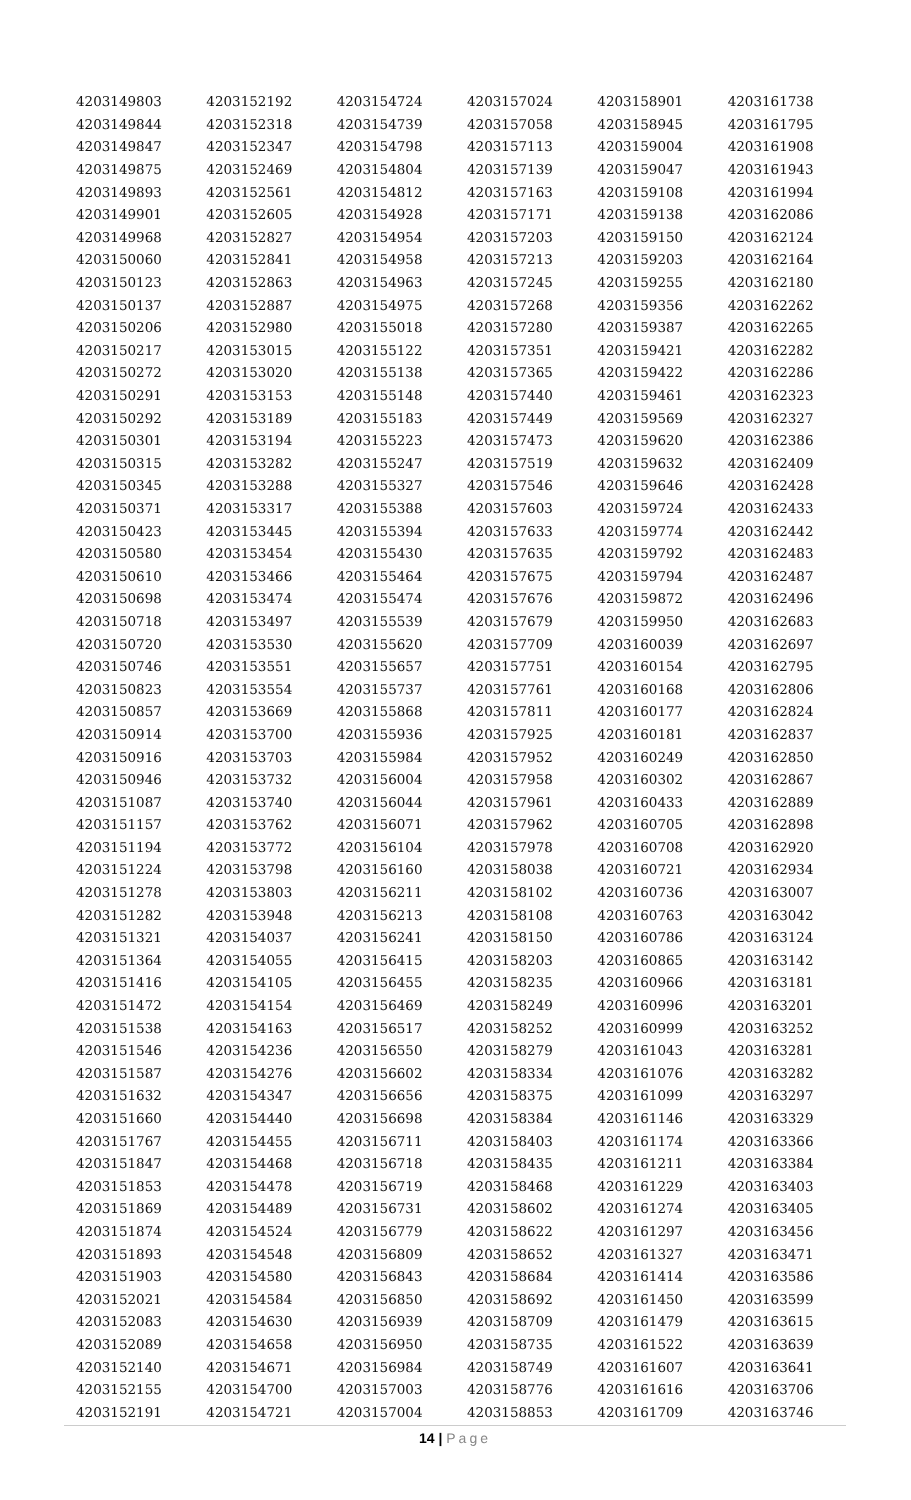| 4203149803 | 4203152192 | 4203154724 | 4203157024 | 4203158901 | 4203161738 |
| 4203149844 | 4203152318 | 4203154739 | 4203157058 | 4203158945 | 4203161795 |
| 4203149847 | 4203152347 | 4203154798 | 4203157113 | 4203159004 | 4203161908 |
| 4203149875 | 4203152469 | 4203154804 | 4203157139 | 4203159047 | 4203161943 |
| 4203149893 | 4203152561 | 4203154812 | 4203157163 | 4203159108 | 4203161994 |
| 4203149901 | 4203152605 | 4203154928 | 4203157171 | 4203159138 | 4203162086 |
| 4203149968 | 4203152827 | 4203154954 | 4203157203 | 4203159150 | 4203162124 |
| 4203150060 | 4203152841 | 4203154958 | 4203157213 | 4203159203 | 4203162164 |
| 4203150123 | 4203152863 | 4203154963 | 4203157245 | 4203159255 | 4203162180 |
| 4203150137 | 4203152887 | 4203154975 | 4203157268 | 4203159356 | 4203162262 |
| 4203150206 | 4203152980 | 4203155018 | 4203157280 | 4203159387 | 4203162265 |
| 4203150217 | 4203153015 | 4203155122 | 4203157351 | 4203159421 | 4203162282 |
| 4203150272 | 4203153020 | 4203155138 | 4203157365 | 4203159422 | 4203162286 |
| 4203150291 | 4203153153 | 4203155148 | 4203157440 | 4203159461 | 4203162323 |
| 4203150292 | 4203153189 | 4203155183 | 4203157449 | 4203159569 | 4203162327 |
| 4203150301 | 4203153194 | 4203155223 | 4203157473 | 4203159620 | 4203162386 |
| 4203150315 | 4203153282 | 4203155247 | 4203157519 | 4203159632 | 4203162409 |
| 4203150345 | 4203153288 | 4203155327 | 4203157546 | 4203159646 | 4203162428 |
| 4203150371 | 4203153317 | 4203155388 | 4203157603 | 4203159724 | 4203162433 |
| 4203150423 | 4203153445 | 4203155394 | 4203157633 | 4203159774 | 4203162442 |
| 4203150580 | 4203153454 | 4203155430 | 4203157635 | 4203159792 | 4203162483 |
| 4203150610 | 4203153466 | 4203155464 | 4203157675 | 4203159794 | 4203162487 |
| 4203150698 | 4203153474 | 4203155474 | 4203157676 | 4203159872 | 4203162496 |
| 4203150718 | 4203153497 | 4203155539 | 4203157679 | 4203159950 | 4203162683 |
| 4203150720 | 4203153530 | 4203155620 | 4203157709 | 4203160039 | 4203162697 |
| 4203150746 | 4203153551 | 4203155657 | 4203157751 | 4203160154 | 4203162795 |
| 4203150823 | 4203153554 | 4203155737 | 4203157761 | 4203160168 | 4203162806 |
| 4203150857 | 4203153669 | 4203155868 | 4203157811 | 4203160177 | 4203162824 |
| 4203150914 | 4203153700 | 4203155936 | 4203157925 | 4203160181 | 4203162837 |
| 4203150916 | 4203153703 | 4203155984 | 4203157952 | 4203160249 | 4203162850 |
| 4203150946 | 4203153732 | 4203156004 | 4203157958 | 4203160302 | 4203162867 |
| 4203151087 | 4203153740 | 4203156044 | 4203157961 | 4203160433 | 4203162889 |
| 4203151157 | 4203153762 | 4203156071 | 4203157962 | 4203160705 | 4203162898 |
| 4203151194 | 4203153772 | 4203156104 | 4203157978 | 4203160708 | 4203162920 |
| 4203151224 | 4203153798 | 4203156160 | 4203158038 | 4203160721 | 4203162934 |
| 4203151278 | 4203153803 | 4203156211 | 4203158102 | 4203160736 | 4203163007 |
| 4203151282 | 4203153948 | 4203156213 | 4203158108 | 4203160763 | 4203163042 |
| 4203151321 | 4203154037 | 4203156241 | 4203158150 | 4203160786 | 4203163124 |
| 4203151364 | 4203154055 | 4203156415 | 4203158203 | 4203160865 | 4203163142 |
| 4203151416 | 4203154105 | 4203156455 | 4203158235 | 4203160966 | 4203163181 |
| 4203151472 | 4203154154 | 4203156469 | 4203158249 | 4203160996 | 4203163201 |
| 4203151538 | 4203154163 | 4203156517 | 4203158252 | 4203160999 | 4203163252 |
| 4203151546 | 4203154236 | 4203156550 | 4203158279 | 4203161043 | 4203163281 |
| 4203151587 | 4203154276 | 4203156602 | 4203158334 | 4203161076 | 4203163282 |
| 4203151632 | 4203154347 | 4203156656 | 4203158375 | 4203161099 | 4203163297 |
| 4203151660 | 4203154440 | 4203156698 | 4203158384 | 4203161146 | 4203163329 |
| 4203151767 | 4203154455 | 4203156711 | 4203158403 | 4203161174 | 4203163366 |
| 4203151847 | 4203154468 | 4203156718 | 4203158435 | 4203161211 | 4203163384 |
| 4203151853 | 4203154478 | 4203156719 | 4203158468 | 4203161229 | 4203163403 |
| 4203151869 | 4203154489 | 4203156731 | 4203158602 | 4203161274 | 4203163405 |
| 4203151874 | 4203154524 | 4203156779 | 4203158622 | 4203161297 | 4203163456 |
| 4203151893 | 4203154548 | 4203156809 | 4203158652 | 4203161327 | 4203163471 |
| 4203151903 | 4203154580 | 4203156843 | 4203158684 | 4203161414 | 4203163586 |
| 4203152021 | 4203154584 | 4203156850 | 4203158692 | 4203161450 | 4203163599 |
| 4203152083 | 4203154630 | 4203156939 | 4203158709 | 4203161479 | 4203163615 |
| 4203152089 | 4203154658 | 4203156950 | 4203158735 | 4203161522 | 4203163639 |
| 4203152140 | 4203154671 | 4203156984 | 4203158749 | 4203161607 | 4203163641 |
| 4203152155 | 4203154700 | 4203157003 | 4203158776 | 4203161616 | 4203163706 |
| 4203152191 | 4203154721 | 4203157004 | 4203158853 | 4203161709 | 4203163746 |
14 | Page